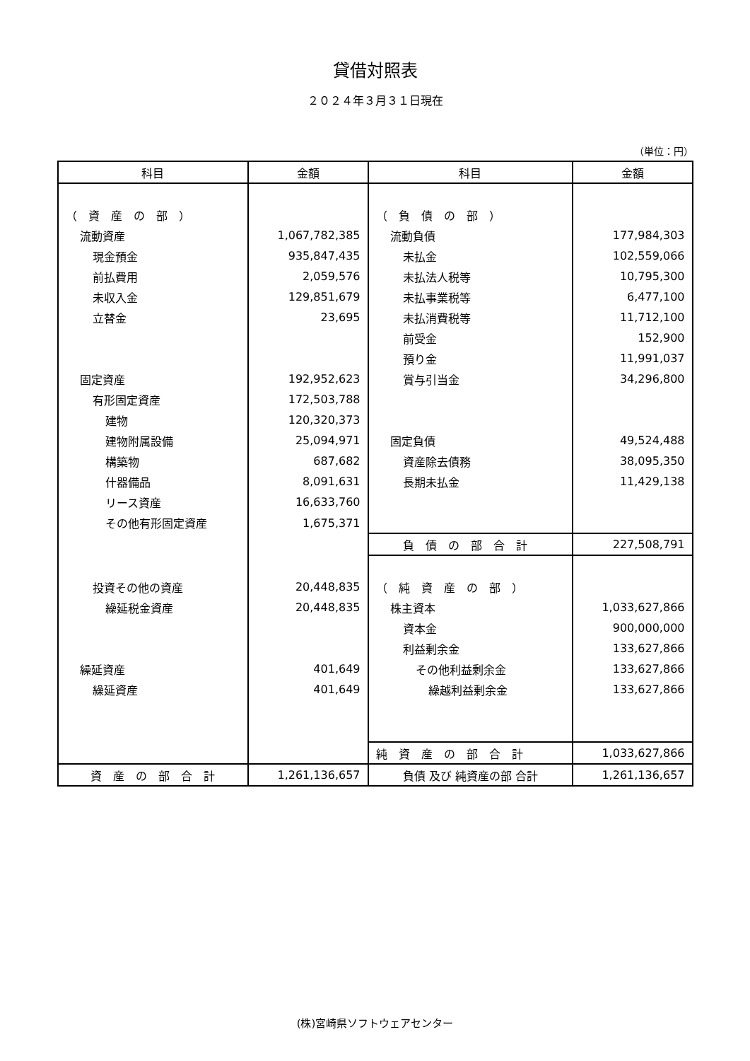貸借対照表
２０２４年３月３１日現在
（単位：円）
| 科目 | 金額 | 科目 | 金額 |
| --- | --- | --- | --- |
| （ 資 産 の 部 ） | | （ 負 債 の 部 ） | |
| 流動資産 | 1,067,782,385 | 流動負債 | 177,984,303 |
| 現金預金 | 935,847,435 | 未払金 | 102,559,066 |
| 前払費用 | 2,059,576 | 未払法人税等 | 10,795,300 |
| 未収入金 | 129,851,679 | 未払事業税等 | 6,477,100 |
| 立替金 | 23,695 | 未払消費税等 | 11,712,100 |
| | | 前受金 | 152,900 |
| | | 預り金 | 11,991,037 |
| 固定資産 | 192,952,623 | 賞与引当金 | 34,296,800 |
| 有形固定資産 | 172,503,788 | | |
| 建物 | 120,320,373 | | |
| 建物附属設備 | 25,094,971 | 固定負債 | 49,524,488 |
| 構築物 | 687,682 | 資産除去債務 | 38,095,350 |
| 什器備品 | 8,091,631 | 長期未払金 | 11,429,138 |
| リース資産 | 16,633,760 | | |
| その他有形固定資産 | 1,675,371 | | |
| | | 負 債 の 部 合 計 | 227,508,791 |
| 投資その他の資産 | 20,448,835 | （ 純 資 産 の 部 ） | |
| 繰延税金資産 | 20,448,835 | 株主資本 | 1,033,627,866 |
| | | 資本金 | 900,000,000 |
| | | 利益剰余金 | 133,627,866 |
| 繰延資産 | 401,649 | その他利益剰余金 | 133,627,866 |
| 繰延資産 | 401,649 | 繰越利益剰余金 | 133,627,866 |
| | | 純 資 産 の 部 合 計 | 1,033,627,866 |
| 資 産 の 部 合 計 | 1,261,136,657 | 負債 及び 純資産の部 合計 | 1,261,136,657 |
(株)宮崎県ソフトウェアセンター